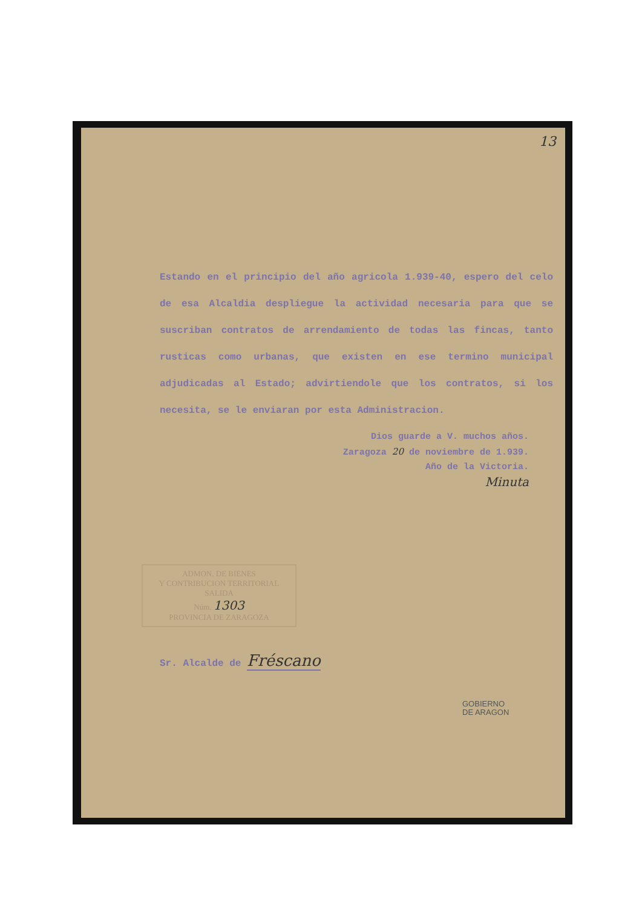13
Estando en el principio del año agricola 1.939-40, espero del celo de esa Alcaldia despliegue la actividad necesaria para que se suscriban contratos de arrendamiento de todas las fincas, tanto rusticas como urbanas, que existen en ese termino municipal adjudicadas al Estado; advirtiendole que los contratos, si los necesita, se le enviaran por esta Administracion.
Dios guarde a V. muchos años.
Zaragoza 20 de noviembre de 1.939.
Año de la Victoria.
Minuta
ADMON. DE BIENES
Y CONTRIBUCION TERRITORIAL
SALIDA
Núm. 1303
PROVINCIA DE ZARAGOZA
Sr. Alcalde de Fréscano
GOBIERNO
DE ARAGON